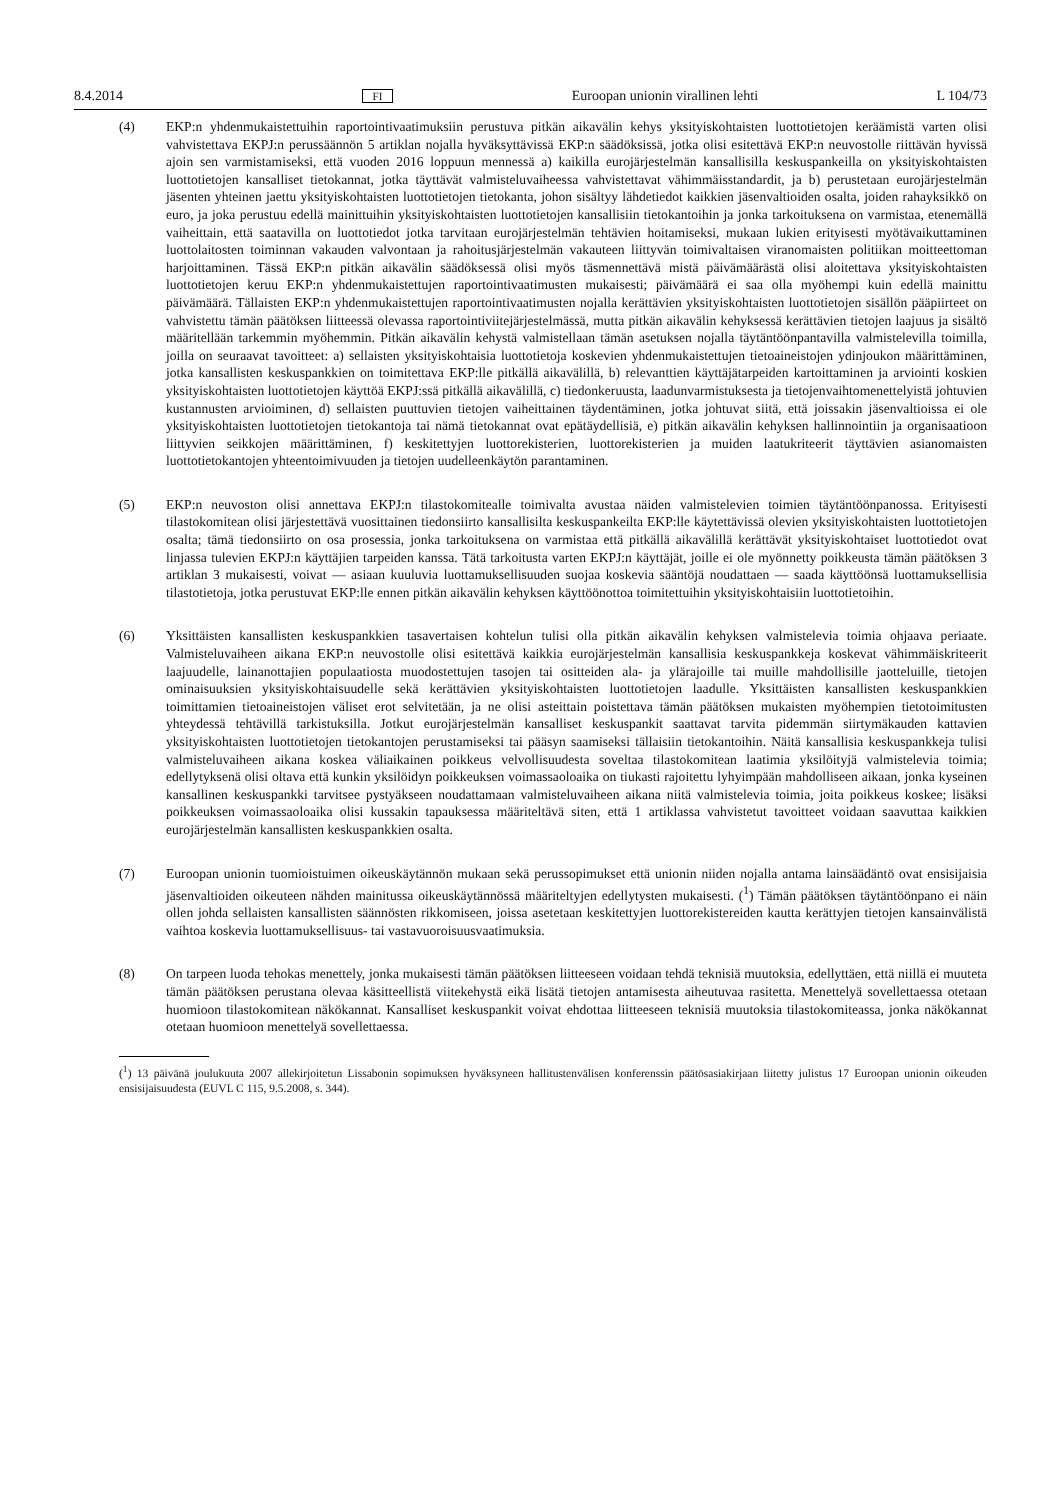8.4.2014 FI Euroopan unionin virallinen lehti L 104/73
(4) EKP:n yhdenmukaistettuihin raportointivaatimuksiin perustuva pitkän aikavälin kehys yksityiskohtaisten luottotietojen keräämistä varten olisi vahvistettava EKPJ:n perussäännön 5 artiklan nojalla hyväksyttävissä EKP:n säädöksissä, jotka olisi esitettävä EKP:n neuvostolle riittävän hyvissä ajoin sen varmistamiseksi, että vuoden 2016 loppuun mennessä a) kaikilla eurojärjestelmän kansallisilla keskuspankeilla on yksityiskohtaisten luottotietojen kansalliset tietokannat, jotka täyttävät valmisteluvaiheessa vahvistettavat vähimmäisstandardit, ja b) perustetaan eurojärjestelmän jäsenten yhteinen jaettu yksityiskohtaisten luottotietojen tietokanta, johon sisältyy lähdetiedot kaikkien jäsenvaltioiden osalta, joiden rahayksikkö on euro, ja joka perustuu edellä mainittuihin yksityiskohtaisten luottotietojen kansallisiin tietokantoihin ja jonka tarkoituksena on varmistaa, etenemällä vaiheittain, että saatavilla on luottotiedot jotka tarvitaan eurojärjestelmän tehtävien hoitamiseksi, mukaan lukien erityisesti myötävaikuttaminen luottolaitosten toiminnan vakauden valvontaan ja rahoitusjärjestelmän vakauteen liittyvän toimivaltaisen viranomaisten politiikan moitteettoman harjoittaminen. Tässä EKP:n pitkän aikavälin säädöksessä olisi myös täsmennettävä mistä päivämäärästä olisi aloitettava yksityiskohtaisten luottotietojen keruu EKP:n yhdenmukaistettujen raportointivaatimusten mukaisesti; päivämäärä ei saa olla myöhempi kuin edellä mainittu päivämäärä. Tällaisten EKP:n yhdenmukaistettujen raportointivaatimusten nojalla kerättävien yksityiskohtaisten luottotietojen sisällön pääpiirteet on vahvistettu tämän päätöksen liitteessä olevassa raportointiviitejärjestelmässä, mutta pitkän aikavälin kehyksessä kerättävien tietojen laajuus ja sisältö määritellään tarkemmin myöhemmin. Pitkän aikavälin kehystä valmistellaan tämän asetuksen nojalla täytäntöönpantavilla valmistelevilla toimilla, joilla on seuraavat tavoitteet: a) sellaisten yksityiskohtaisia luottotietoja koskevien yhdenmukaistettujen tietoaineistojen ydinjoukon määrittäminen, jotka kansallisten keskuspankkien on toimitettava EKP:lle pitkällä aikavälillä, b) relevanttien käyttäjätarpeiden kartoittaminen ja arviointi koskien yksityiskohtaisten luottotietojen käyttöä EKPJ:ssä pitkällä aikavälillä, c) tiedonkeruusta, laadunvarmistuksesta ja tietojenvaihtomenettelyistä johtuvien kustannusten arvioiminen, d) sellaisten puuttuvien tietojen vaiheittainen täydentäminen, jotka johtuvat siitä, että joissakin jäsenvaltioissa ei ole yksityiskohtaisten luottotietojen tietokantoja tai nämä tietokannat ovat epätäydellisiä, e) pitkän aikavälin kehyksen hallinnointiin ja organisaatioon liittyvien seikkojen määrittäminen, f) keskitettyjen luottorekisterien, luottorekisterien ja muiden laatukriteerit täyttävien asianomaisten luottotietokantojen yhteentoimivuuden ja tietojen uudelleenkäytön parantaminen.
(5) EKP:n neuvoston olisi annettava EKPJ:n tilastokomitealle toimivalta avustaa näiden valmistelevien toimien täytäntöönpanossa. Erityisesti tilastokomitean olisi järjestettävä vuosittainen tiedonsiirto kansallisilta keskuspankeilta EKP:lle käytettävissä olevien yksityiskohtaisten luottotietojen osalta; tämä tiedonsiirto on osa prosessia, jonka tarkoituksena on varmistaa että pitkällä aikavälillä kerättävät yksityiskohtaiset luottotiedot ovat linjassa tulevien EKPJ:n käyttäjien tarpeiden kanssa. Tätä tarkoitusta varten EKPJ:n käyttäjät, joille ei ole myönnetty poikkeusta tämän päätöksen 3 artiklan 3 mukaisesti, voivat — asiaan kuuluvia luottamuksellisuuden suojaa koskevia sääntöjä noudattaen — saada käyttöönsä luottamuksellisia tilastotietoja, jotka perustuvat EKP:lle ennen pitkän aikavälin kehyksen käyttöönottoa toimitettuihin yksityiskohtaisiin luottotietoihin.
(6) Yksittäisten kansallisten keskuspankkien tasavertaisen kohtelun tulisi olla pitkän aikavälin kehyksen valmistelevia toimia ohjaava periaate. Valmisteluvaiheen aikana EKP:n neuvostolle olisi esitettävä kaikkia eurojärjestelmän kansallisia keskuspankkeja koskevat vähimmäiskriteerit laajuudelle, lainanottajien populaatiosta muodostettujen tasojen tai ositteiden ala- ja ylärajoille tai muille mahdollisille jaotteluille, tietojen ominaisuuksien yksityiskohtaisuudelle sekä kerättävien yksityiskohtaisten luottotietojen laadulle. Yksittäisten kansallisten keskuspankkien toimittamien tietoaineistojen väliset erot selvitetään, ja ne olisi asteittain poistettava tämän päätöksen mukaisten myöhempien tietotoimitusten yhteydessä tehtävillä tarkistuksilla. Jotkut eurojärjestelmän kansalliset keskuspankit saattavat tarvita pidemmän siirtymäkauden kattavien yksityiskohtaisten luottotietojen tietokantojen perustamiseksi tai pääsyn saamiseksi tällaisiin tietokantoihin. Näitä kansallisia keskuspankkeja tulisi valmisteluvaiheen aikana koskea väliaikainen poikkeus velvollisuudesta soveltaa tilastokomitean laatimia yksilöityjä valmistelevia toimia; edellytyksenä olisi oltava että kunkin yksilöidyn poikkeuksen voimassaoloaika on tiukasti rajoitettu lyhyimpään mahdolliseen aikaan, jonka kyseinen kansallinen keskuspankki tarvitsee pystyäkseen noudattamaan valmisteluvaiheen aikana niitä valmistelevia toimia, joita poikkeus koskee; lisäksi poikkeuksen voimassaoloaika olisi kussakin tapauksessa määriteltävä siten, että 1 artiklassa vahvistetut tavoitteet voidaan saavuttaa kaikkien eurojärjestelmän kansallisten keskuspankkien osalta.
(7) Euroopan unionin tuomioistuimen oikeuskäytännön mukaan sekä perussopimukset että unionin niiden nojalla antama lainsäädäntö ovat ensisijaisia jäsenvaltioiden oikeuteen nähden mainitussa oikeuskäytännössä määriteltyjen edellytysten mukaisesti. (<sup>1</sup>) Tämän päätöksen täytäntöönpano ei näin ollen johda sellaisten kansallisten säännösten rikkomiseen, joissa asetetaan keskitettyjen luottorekistereiden kautta kerättyjen tietojen kansainvälistä vaihtoa koskevia luottamuksellisuus- tai vastavuoroisuusvaatimuksia.
(8) On tarpeen luoda tehokas menettely, jonka mukaisesti tämän päätöksen liitteeseen voidaan tehdä teknisiä muutoksia, edellyttäen, että niillä ei muuteta tämän päätöksen perustana olevaa käsitteellistä viitekehystä eikä lisätä tietojen antamisesta aiheutuvaa rasitetta. Menettelyä sovellettaessa otetaan huomioon tilastokomitean näkökannat. Kansalliset keskuspankit voivat ehdottaa liitteeseen teknisiä muutoksia tilastokomiteassa, jonka näkökannat otetaan huomioon menettelyä sovellettaessa.
(<sup>1</sup>) 13 päivänä joulukuuta 2007 allekirjoitetun Lissabonin sopimuksen hyväksyneen hallitustenvälisen konferenssin päätösasiakirjaan liitetty julistus 17 Euroopan unionin oikeuden ensisijaisuudesta (EUVL C 115, 9.5.2008, s. 344).